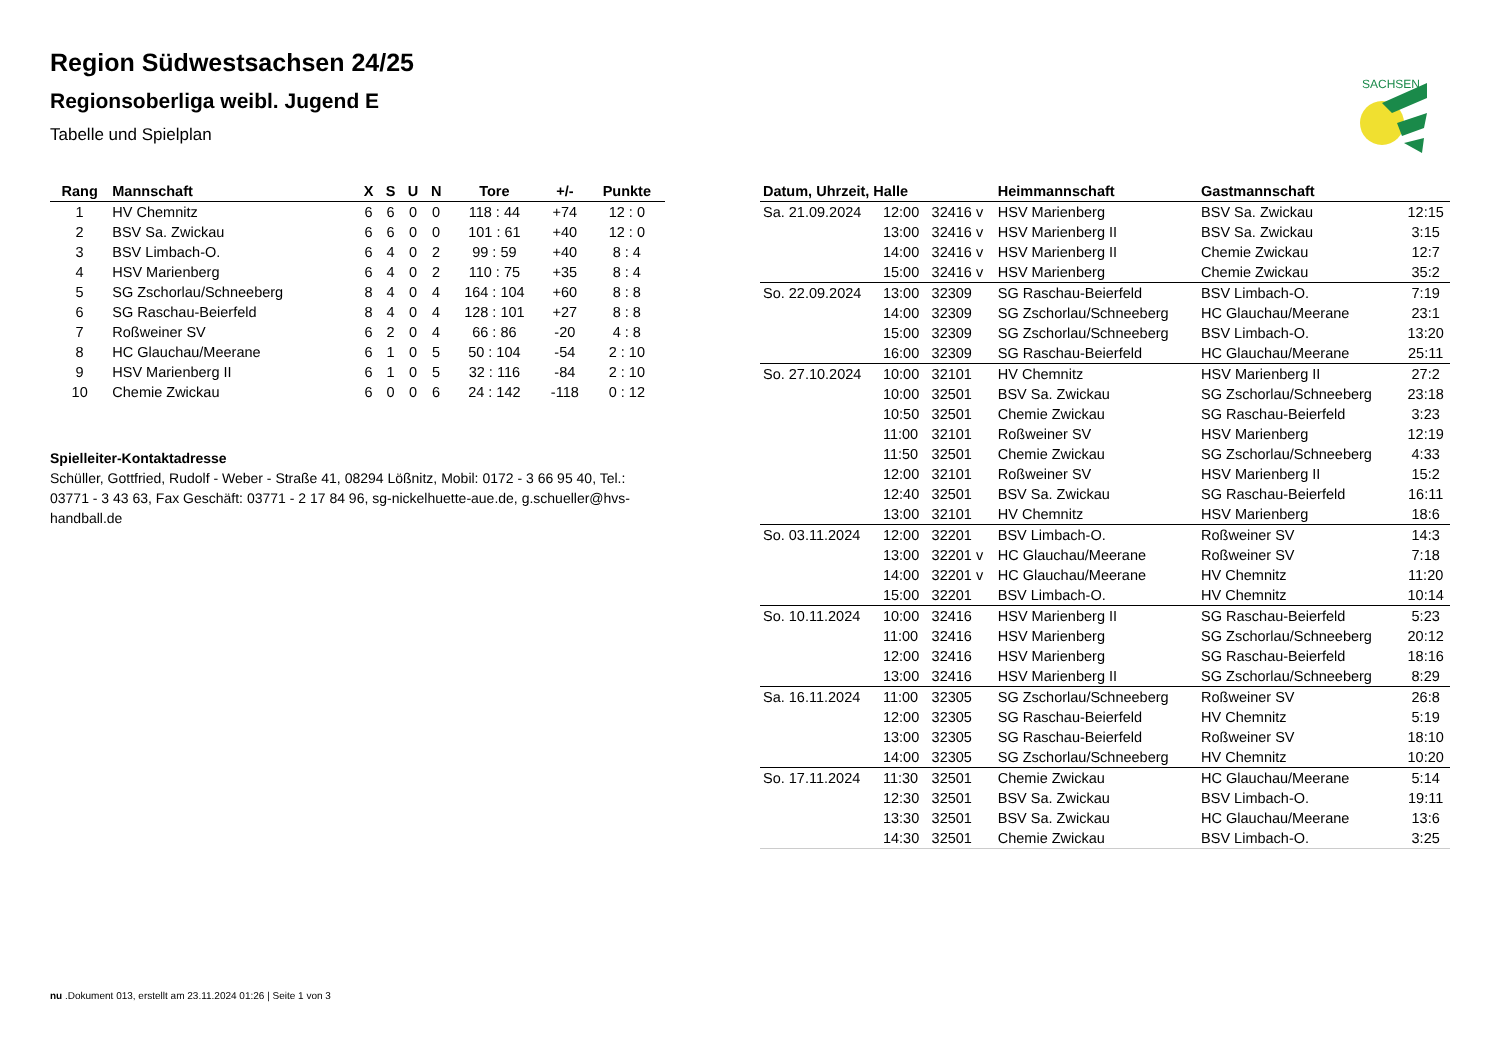SACHSEN
Region Südwestsachsen 24/25
Regionsoberliga weibl. Jugend E
Tabelle und Spielplan
| Rang | Mannschaft | X | S | U | N | Tore | +/- | Punkte |
| --- | --- | --- | --- | --- | --- | --- | --- | --- |
| 1 | HV Chemnitz | 6 | 6 | 0 | 0 | 118 : 44 | +74 | 12 : 0 |
| 2 | BSV Sa. Zwickau | 6 | 6 | 0 | 0 | 101 : 61 | +40 | 12 : 0 |
| 3 | BSV Limbach-O. | 6 | 4 | 0 | 2 | 99 : 59 | +40 | 8 : 4 |
| 4 | HSV Marienberg | 6 | 4 | 0 | 2 | 110 : 75 | +35 | 8 : 4 |
| 5 | SG Zschorlau/Schneeberg | 8 | 4 | 0 | 4 | 164 : 104 | +60 | 8 : 8 |
| 6 | SG Raschau-Beierfeld | 8 | 4 | 0 | 4 | 128 : 101 | +27 | 8 : 8 |
| 7 | Roßweiner SV | 6 | 2 | 0 | 4 | 66 : 86 | -20 | 4 : 8 |
| 8 | HC Glauchau/Meerane | 6 | 1 | 0 | 5 | 50 : 104 | -54 | 2 : 10 |
| 9 | HSV Marienberg II | 6 | 1 | 0 | 5 | 32 : 116 | -84 | 2 : 10 |
| 10 | Chemie Zwickau | 6 | 0 | 0 | 6 | 24 : 142 | -118 | 0 : 12 |
Spielleiter-Kontaktadresse
Schüller, Gottfried, Rudolf - Weber - Straße 41, 08294 Lößnitz, Mobil: 0172 - 3 66 95 40, Tel.: 03771 - 3 43 63, Fax Geschäft: 03771 - 2 17 84 96, sg-nickelhuette-aue.de, g.schueller@hvs-handball.de
| Datum, Uhrzeit, Halle | | | Heimmannschaft | Gastmannschaft | |
| --- | --- | --- | --- | --- | --- |
| Sa. 21.09.2024 | 12:00 | 32416 v | HSV Marienberg | BSV Sa. Zwickau | 12:15 |
| | 13:00 | 32416 v | HSV Marienberg II | BSV Sa. Zwickau | 3:15 |
| | 14:00 | 32416 v | HSV Marienberg II | Chemie Zwickau | 12:7 |
| | 15:00 | 32416 v | HSV Marienberg | Chemie Zwickau | 35:2 |
| So. 22.09.2024 | 13:00 | 32309 | SG Raschau-Beierfeld | BSV Limbach-O. | 7:19 |
| | 14:00 | 32309 | SG Zschorlau/Schneeberg | HC Glauchau/Meerane | 23:1 |
| | 15:00 | 32309 | SG Zschorlau/Schneeberg | BSV Limbach-O. | 13:20 |
| | 16:00 | 32309 | SG Raschau-Beierfeld | HC Glauchau/Meerane | 25:11 |
| So. 27.10.2024 | 10:00 | 32101 | HV Chemnitz | HSV Marienberg II | 27:2 |
| | 10:00 | 32501 | BSV Sa. Zwickau | SG Zschorlau/Schneeberg | 23:18 |
| | 10:50 | 32501 | Chemie Zwickau | SG Raschau-Beierfeld | 3:23 |
| | 11:00 | 32101 | Roßweiner SV | HSV Marienberg | 12:19 |
| | 11:50 | 32501 | Chemie Zwickau | SG Zschorlau/Schneeberg | 4:33 |
| | 12:00 | 32101 | Roßweiner SV | HSV Marienberg II | 15:2 |
| | 12:40 | 32501 | BSV Sa. Zwickau | SG Raschau-Beierfeld | 16:11 |
| | 13:00 | 32101 | HV Chemnitz | HSV Marienberg | 18:6 |
| So. 03.11.2024 | 12:00 | 32201 | BSV Limbach-O. | Roßweiner SV | 14:3 |
| | 13:00 | 32201 v | HC Glauchau/Meerane | Roßweiner SV | 7:18 |
| | 14:00 | 32201 v | HC Glauchau/Meerane | HV Chemnitz | 11:20 |
| | 15:00 | 32201 | BSV Limbach-O. | HV Chemnitz | 10:14 |
| So. 10.11.2024 | 10:00 | 32416 | HSV Marienberg II | SG Raschau-Beierfeld | 5:23 |
| | 11:00 | 32416 | HSV Marienberg | SG Zschorlau/Schneeberg | 20:12 |
| | 12:00 | 32416 | HSV Marienberg | SG Raschau-Beierfeld | 18:16 |
| | 13:00 | 32416 | HSV Marienberg II | SG Zschorlau/Schneeberg | 8:29 |
| Sa. 16.11.2024 | 11:00 | 32305 | SG Zschorlau/Schneeberg | Roßweiner SV | 26:8 |
| | 12:00 | 32305 | SG Raschau-Beierfeld | HV Chemnitz | 5:19 |
| | 13:00 | 32305 | SG Raschau-Beierfeld | Roßweiner SV | 18:10 |
| | 14:00 | 32305 | SG Zschorlau/Schneeberg | HV Chemnitz | 10:20 |
| So. 17.11.2024 | 11:30 | 32501 | Chemie Zwickau | HC Glauchau/Meerane | 5:14 |
| | 12:30 | 32501 | BSV Sa. Zwickau | BSV Limbach-O. | 19:11 |
| | 13:30 | 32501 | BSV Sa. Zwickau | HC Glauchau/Meerane | 13:6 |
| | 14:30 | 32501 | Chemie Zwickau | BSV Limbach-O. | 3:25 |
nu .Dokument 013, erstellt am 23.11.2024 01:26 | Seite 1 von 3